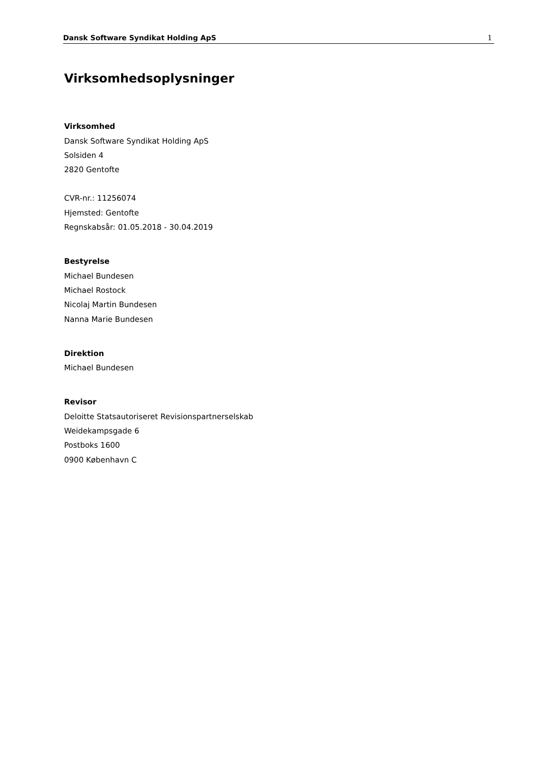Dansk Software Syndikat Holding ApS 1
Virksomhedsoplysninger
Virksomhed
Dansk Software Syndikat Holding ApS
Solsiden 4
2820 Gentofte
CVR-nr.: 11256074
Hjemsted: Gentofte
Regnskabsår: 01.05.2018 - 30.04.2019
Bestyrelse
Michael Bundesen
Michael Rostock
Nicolaj Martin Bundesen
Nanna Marie Bundesen
Direktion
Michael Bundesen
Revisor
Deloitte Statsautoriseret Revisionspartnerselskab
Weidekampsgade 6
Postboks 1600
0900 København C